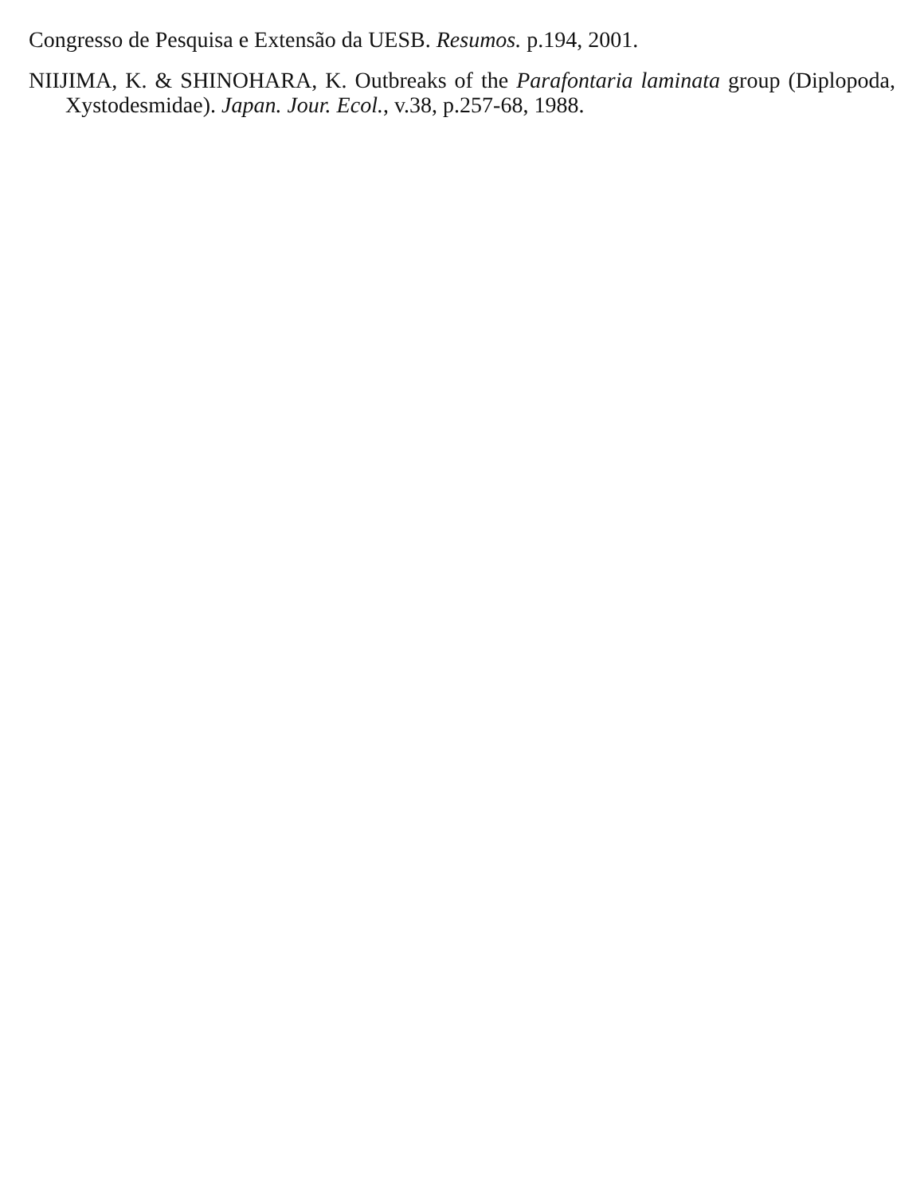Congresso de Pesquisa e Extensão da UESB. Resumos. p.194, 2001.
NIIJIMA, K. & SHINOHARA, K. Outbreaks of the Parafontaria laminata group (Diplopoda, Xystodesmidae). Japan. Jour. Ecol., v.38, p.257-68, 1988.